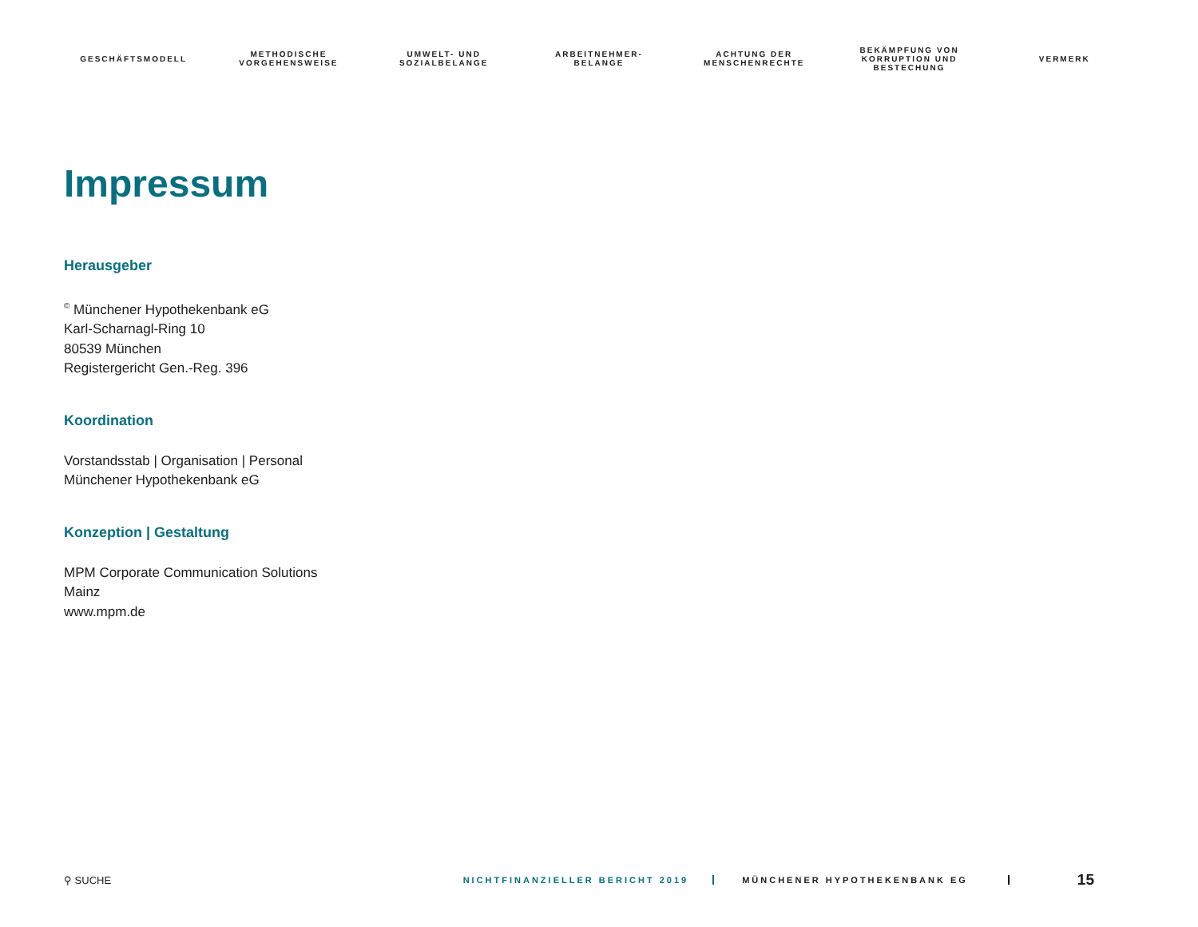GESCHÄFTSMODELL METHODISCHE
VORGEHENSWEISE
UMWELT- UND
SOZIALBELANGE
ARBEITNEHMER-
BELANGE
ACHTUNG DER
MENSCHENRECHTE
BEKÄMPFUNG VON
KORRUPTION UND
BESTECHUNG
VERMERK
Impressum
Herausgeber
<sup>©</sup> Münchener Hypothekenbank eG
Karl-Scharnagl-Ring 10
80539 München
Registergericht Gen.-Reg. 396
Koordination
Vorstandsstab | Organisation | Personal
Münchener Hypothekenbank eG
Konzeption | Gestaltung
MPM Corporate Communication Solutions
Mainz
www.mpm.de
⚲ SUCHE
NICHTFINANZIELLER BERICHT 2019 MÜNCHENER HYPOTHEKENBANK EG
15